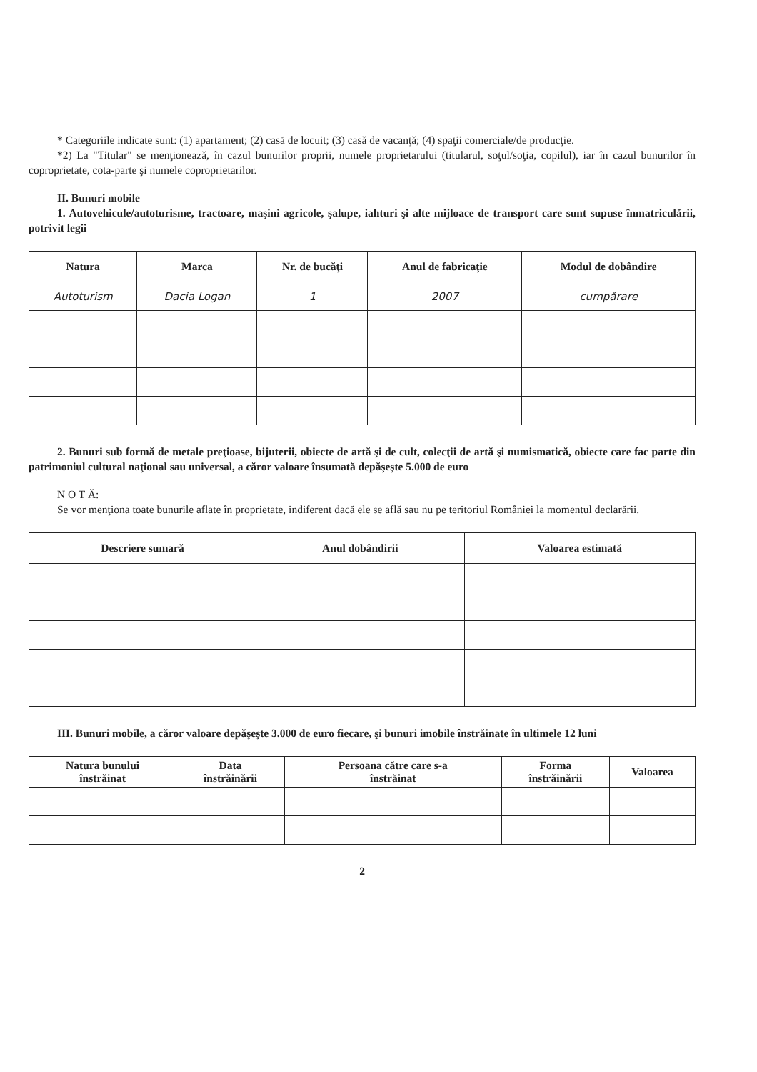* Categoriile indicate sunt: (1) apartament; (2) casă de locuit; (3) casă de vacanţă; (4) spaţii comerciale/de producţie.
*2) La "Titular" se menţionează, în cazul bunurilor proprii, numele proprietarului (titularul, soţul/soţia, copilul), iar în cazul bunurilor în coproprietate, cota-parte şi numele coproprietarilor.
II. Bunuri mobile
1. Autovehicule/autoturisme, tractoare, maşini agricole, şalupe, iahturi şi alte mijloace de transport care sunt supuse înmatriculării, potrivit legii
| Natura | Marca | Nr. de bucăţi | Anul de fabricaţie | Modul de dobândire |
| --- | --- | --- | --- | --- |
| Autoturism | Dacia Logan | 1 | 2007 | cumpărare |
2. Bunuri sub formă de metale preţioase, bijuterii, obiecte de artă şi de cult, colecţii de artă şi numismatică, obiecte care fac parte din patrimoniul cultural naţional sau universal, a căror valoare însumată depăşeşte 5.000 de euro
N O T Ă:
Se vor menţiona toate bunurile aflate în proprietate, indiferent dacă ele se află sau nu pe teritoriul României la momentul declarării.
| Descriere sumară | Anul dobândirii | Valoarea estimată |
| --- | --- | --- |
III. Bunuri mobile, a căror valoare depăşeşte 3.000 de euro fiecare, şi bunuri imobile înstrăinate în ultimele 12 luni
| Natura bunului înstrăinat | Data înstrăinării | Persoana către care s-a înstrăinat | Forma înstrăinării | Valoarea |
| --- | --- | --- | --- | --- |
2